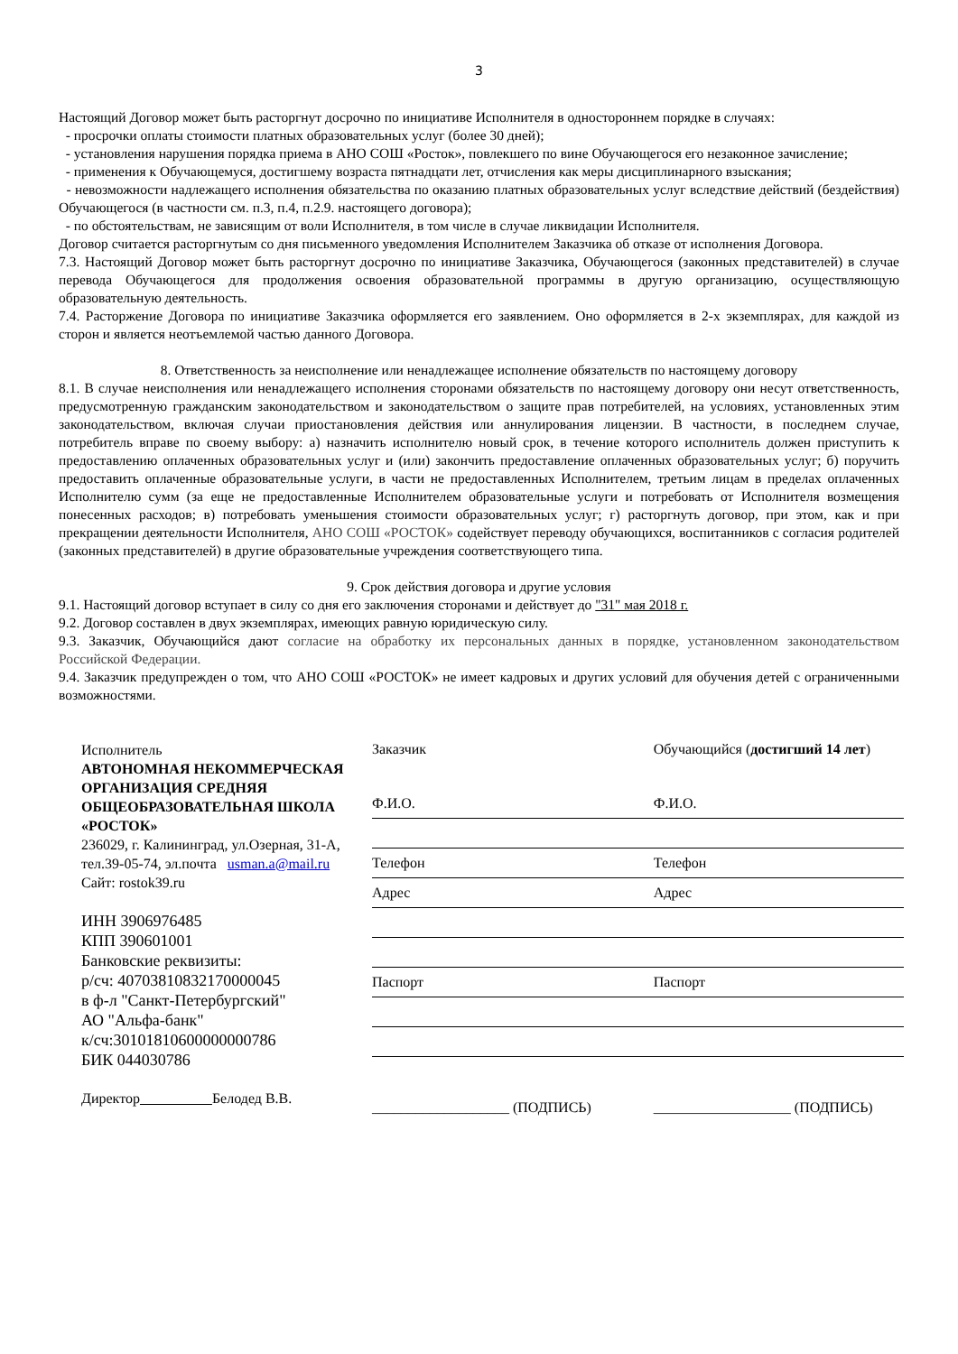3
Настоящий Договор может быть расторгнут досрочно по инициативе Исполнителя в одностороннем порядке в случаях:
- просрочки оплаты стоимости платных образовательных услуг (более 30 дней);
- установления нарушения порядка приема в АНО СОШ «Росток», повлекшего по вине Обучающегося его незаконное зачисление;
- применения к Обучающемуся, достигшему возраста пятнадцати лет, отчисления как меры дисциплинарного взыскания;
- невозможности надлежащего исполнения обязательства по оказанию платных образовательных услуг вследствие действий (бездействия) Обучающегося (в частности см. п.3, п.4, п.2.9. настоящего договора);
- по обстоятельствам, не зависящим от воли Исполнителя, в том числе в случае ликвидации Исполнителя.
Договор считается расторгнутым со дня письменного уведомления Исполнителем Заказчика об отказе от исполнения Договора.
7.3. Настоящий Договор может быть расторгнут досрочно по инициативе Заказчика, Обучающегося (законных представителей) в случае перевода Обучающегося для продолжения освоения образовательной программы в другую организацию, осуществляющую образовательную деятельность.
7.4. Расторжение Договора по инициативе Заказчика оформляется его заявлением. Оно оформляется в 2-х экземплярах, для каждой из сторон и является неотъемлемой частью данного Договора.
8. Ответственность за неисполнение или ненадлежащее исполнение обязательств по настоящему договору
8.1. В случае неисполнения или ненадлежащего исполнения сторонами обязательств по настоящему договору они несут ответственность, предусмотренную гражданским законодательством и законодательством о защите прав потребителей, на условиях, установленных этим законодательством, включая случаи приостановления действия или аннулирования лицензии. В частности, в последнем случае, потребитель вправе по своему выбору: а) назначить исполнителю новый срок, в течение которого исполнитель должен приступить к предоставлению оплаченных образовательных услуг и (или) закончить предоставление оплаченных образовательных услуг; б) поручить предоставить оплаченные образовательные услуги, в части не предоставленных Исполнителем, третьим лицам в пределах оплаченных Исполнителю сумм (за еще не предоставленные Исполнителем образовательные услуги и потребовать от Исполнителя возмещения понесенных расходов; в) потребовать уменьшения стоимости образовательных услуг; г) расторгнуть договор, при этом, как и при прекращении деятельности Исполнителя, АНО СОШ «РОСТОК» содействует переводу обучающихся, воспитанников с согласия родителей (законных представителей) в другие образовательные учреждения соответствующего типа.
9. Срок действия договора и другие условия
9.1. Настоящий договор вступает в силу со дня его заключения сторонами и действует до "31" мая 2018 г.
9.2. Договор составлен в двух экземплярах, имеющих равную юридическую силу.
9.3. Заказчик, Обучающийся дают согласие на обработку их персональных данных в порядке, установленном законодательством Российской Федерации.
9.4. Заказчик предупрежден о том, что АНО СОШ «РОСТОК» не имеет кадровых и других условий для обучения детей с ограниченными возможностями.
Исполнитель
АВТОНОМНАЯ НЕКОММЕРЧЕСКАЯ ОРГАНИЗАЦИЯ СРЕДНЯЯ ОБЩЕОБРАЗОВАТЕЛЬНАЯ ШКОЛА «РОСТОК»
236029, г. Калининград, ул.Озерная, 31-А, тел.39-05-74, эл.почта usman.a@mail.ru
Сайт: rostok39.ru
ИНН 3906976485
КПП 390601001
Банковские реквизиты:
р/сч: 40703810832170000045
в ф-л "Санкт-Петербургский"
АО "Альфа-банк"
к/сч:30101810600000000786
БИК 044030786
Директор Белодед В.В.
Заказчик
Ф.И.О.
Телефон
Адрес
Паспорт
___________________ (ПОДПИСЬ)
Обучающийся (достигший 14 лет)
Ф.И.О.
Телефон
Адрес
Паспорт
___________________ (ПОДПИСЬ)